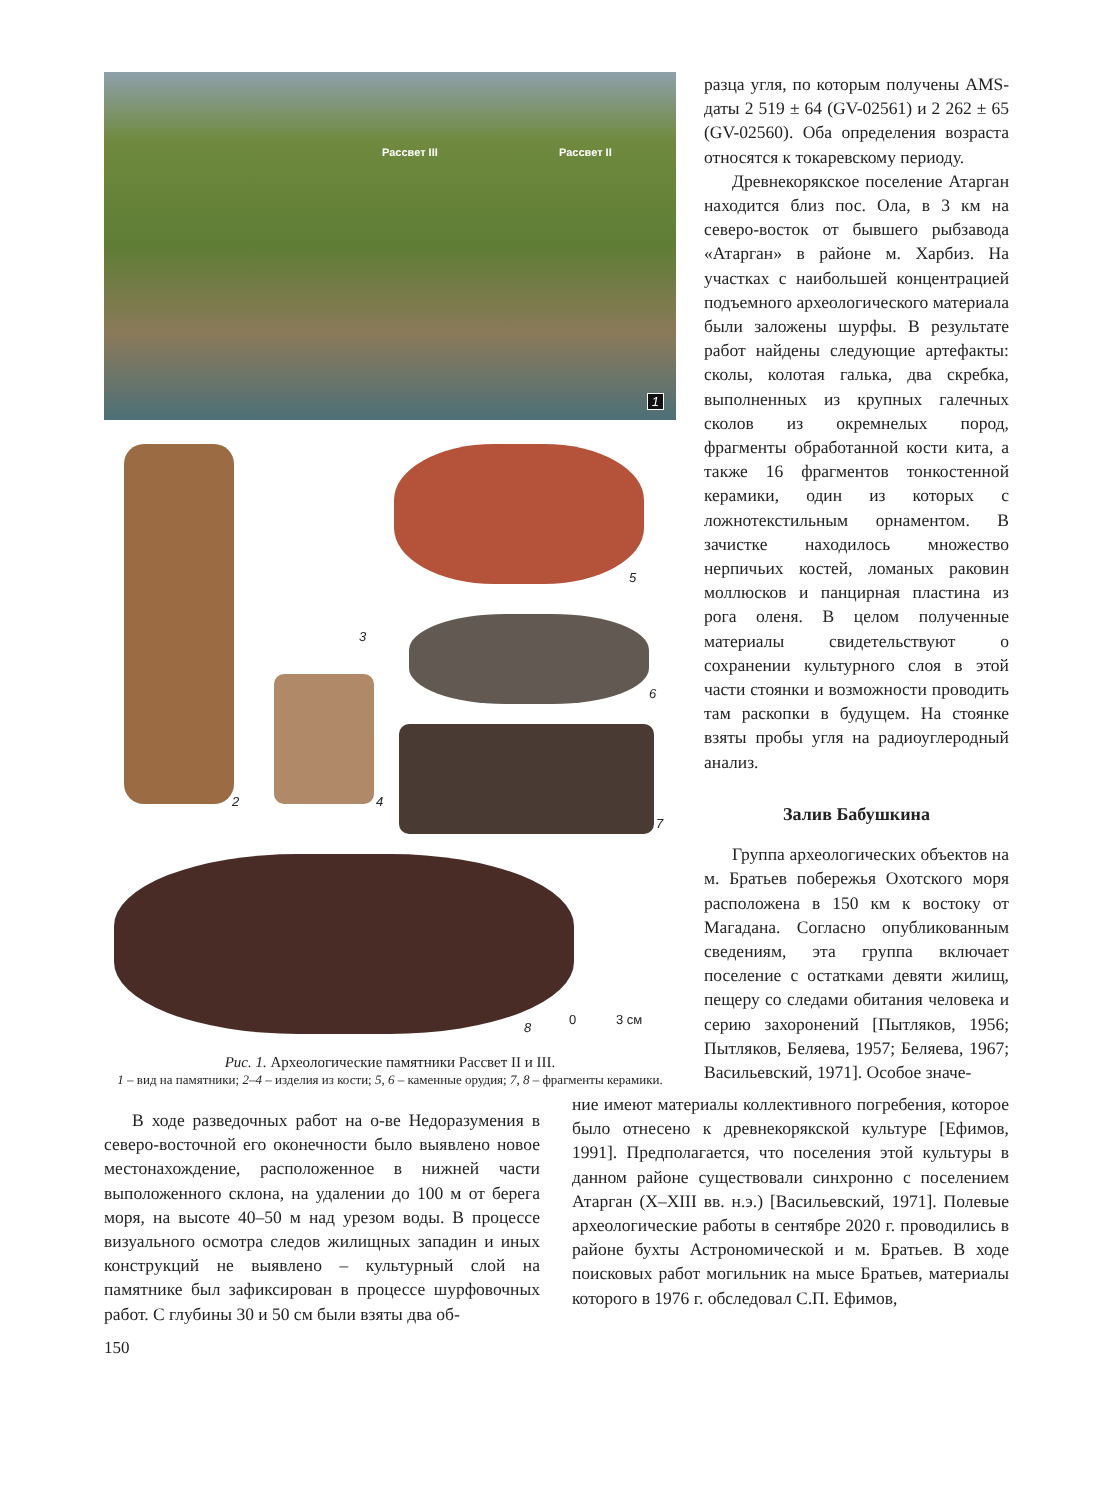Рассвет III Рассвет II
1
2
3
4
5
6
7
8
0 3 см
Рис. 1. Археологические памятники Рассвет II и III.
1 – вид на памятники; 2–4 – изделия из кости; 5, 6 – каменные орудия; 7, 8 – фрагменты керамики.
разца угля, по которым получены AMS-даты 2 519 ± 64 (GV-02561) и 2 262 ± 65 (GV-02560). Оба определения возраста относятся к токаревскому периоду.
Древнекорякское поселение Атарган находится близ пос. Ола, в 3 км на северо-восток от бывшего рыбзавода «Атарган» в районе м. Харбиз. На участках с наибольшей концентрацией подъемного археологического материала были заложены шурфы. В результате работ найдены следующие артефакты: сколы, колотая галька, два скребка, выполненных из крупных галечных сколов из окремнелых пород, фрагменты обработанной кости кита, а также 16 фрагментов тонкостенной керамики, один из которых с ложнотекстильным орнаментом. В зачистке находилось множество нерпичьих костей, ломаных раковин моллюсков и панцирная пластина из рога оленя. В целом полученные материалы свидетельствуют о сохранении культурного слоя в этой части стоянки и возможности проводить там раскопки в будущем. На стоянке взяты пробы угля на радиоуглеродный анализ.
Залив Бабушкина
Группа археологических объектов на м. Братьев побережья Охотского моря расположена в 150 км к востоку от Магадана. Согласно опубликованным сведениям, эта группа включает поселение с остатками девяти жилищ, пещеру со следами обитания человека и серию захоронений [Пытляков, 1956; Пытляков, Беляева, 1957; Беляева, 1967; Васильевский, 1971]. Особое значе-
В ходе разведочных работ на о-ве Недоразумения в северо-восточной его оконечности было выявлено новое местонахождение, расположенное в нижней части выположенного склона, на удалении до 100 м от берега моря, на высоте 40–50 м над урезом воды. В процессе визуального осмотра следов жилищных западин и иных конструкций не выявлено – культурный слой на памятнике был зафиксирован в процессе шурфовочных работ. С глубины 30 и 50 см были взяты два об-
ние имеют материалы коллективного погребения, которое было отнесено к древнекорякской культуре [Ефимов, 1991]. Предполагается, что поселения этой культуры в данном районе существовали синхронно с поселением Атарган (X–XIII вв. н.э.) [Васильевский, 1971]. Полевые археологические работы в сентябре 2020 г. проводились в районе бухты Астрономической и м. Братьев. В ходе поисковых работ могильник на мысе Братьев, материалы которого в 1976 г. обследовал С.П. Ефимов,
150